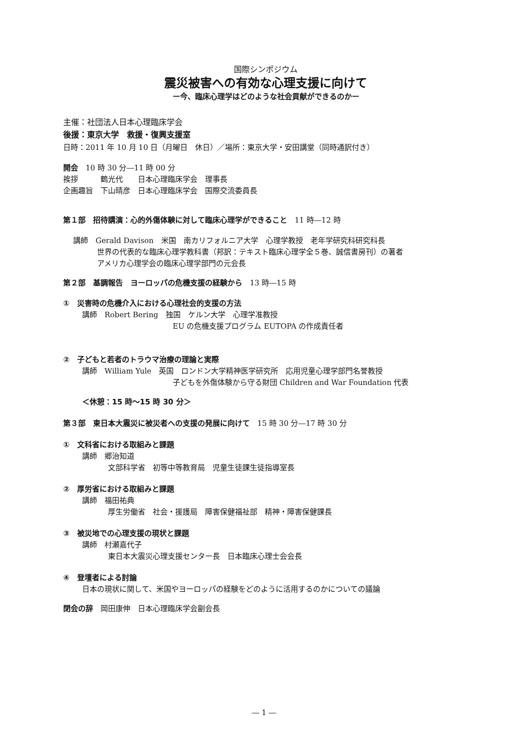国際シンポジウム
震災被害への有効な心理支援に向けて
ー今、臨床心理学はどのような社会貢献ができるのかー
主催：社団法人日本心理臨床学会
後援：東京大学　救援・復興支援室
日時：2011 年 10 月 10 日（月曜日　休日）／場所：東京大学・安田講堂（同時通訳付き）
開会　10 時 30 分―11 時 00 分
挨拶　　　鶴光代　　日本心理臨床学会　理事長
企画趣旨　下山晴彦　日本心理臨床学会　国際交流委員長
第１部　招待講演：心的外傷体験に対して臨床心理学ができること　11 時―12 時
講師　Gerald Davison　米国　南カリフォルニア大学　心理学教授　老年学研究科研究科長
世界の代表的な臨床心理学教科書（邦訳：テキスト臨床心理学全５巻、誠信書房刊）の著者
アメリカ心理学会の臨床心理学部門の元会長
第２部　基調報告　ヨーロッパの危機支援の経験から　13 時―15 時
①　災害時の危機介入における心理社会的支援の方法
講師　Robert Bering　独国　ケルン大学　心理学准教授
EU の危機支援プログラム EUTOPA の作成責任者
②　子どもと若者のトラウマ治療の理論と実際
講師　William Yule　英国　ロンドン大学精神医学研究所　応用児童心理学部門名誉教授
子どもを外傷体験から守る財団 Children and War Foundation 代表
＜休憩：15 時～15 時 30 分＞
第３部　東日本大震災に被災者への支援の発展に向けて　15 時 30 分―17 時 30 分
①　文科省における取組みと課題
講師　郷治知道
文部科学省　初等中等教育局　児童生徒課生徒指導室長
②　厚労省における取組みと課題
講師　福田祐典
厚生労働省　社会・援護局　障害保健福祉部　精神・障害保健課長
③　被災地での心理支援の現状と課題
講師　村瀬嘉代子
東日本大震災心理支援センター長　日本臨床心理士会会長
④　登壇者による討論
日本の現状に関して、米国やヨーロッパの経験をどのように活用するのかについての議論
閉会の辞　岡田康伸　日本心理臨床学会副会長
― 1 ―